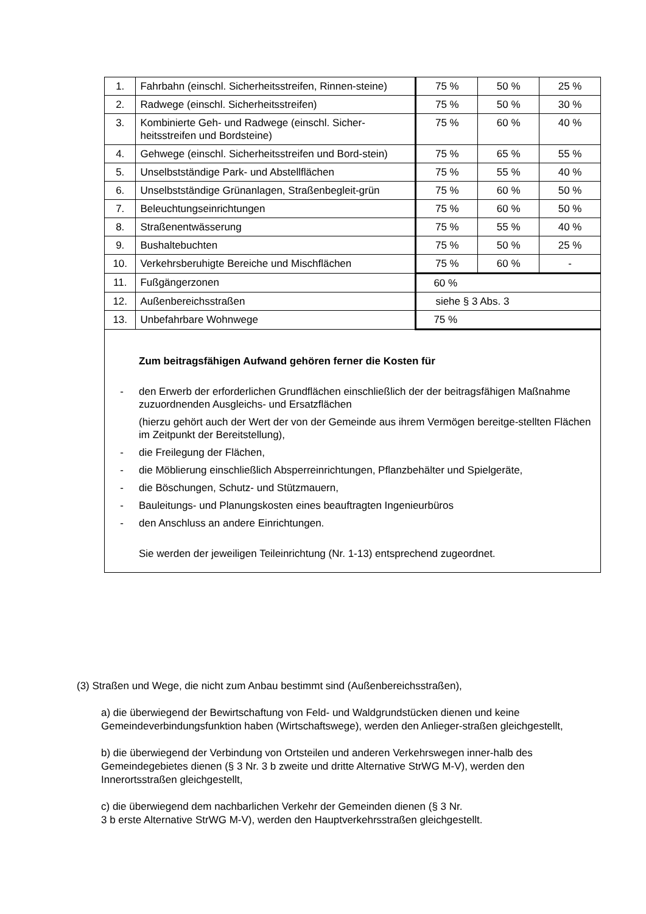| 1. | Fahrbahn (einschl. Sicherheitsstreifen, Rinnen-steine) | 75 % | 50 % | 25 % |
| 2. | Radwege (einschl. Sicherheitsstreifen) | 75 % | 50 % | 30 % |
| 3. | Kombinierte Geh- und Radwege (einschl. Sicher-heitsstreifen und Bordsteine) | 75 % | 60 % | 40 % |
| 4. | Gehwege (einschl. Sicherheitsstreifen und Bord-stein) | 75 % | 65 % | 55 % |
| 5. | Unselbstständige Park- und Abstellflächen | 75 % | 55 % | 40 % |
| 6. | Unselbstständige Grünanlagen, Straßenbegleit-grün | 75 % | 60 % | 50 % |
| 7. | Beleuchtungseinrichtungen | 75 % | 60 % | 50 % |
| 8. | Straßenentwässerung | 75 % | 55 % | 40 % |
| 9. | Bushaltebuchten | 75 % | 50 % | 25 % |
| 10. | Verkehrsberuhigte Bereiche und Mischflächen | 75 % | 60 % | - |
| 11. | Fußgängerzonen | 60 % | | |
| 12. | Außenbereichsstraßen | siehe § 3 Abs. 3 | | |
| 13. | Unbefahrbare Wohnwege | 75 % | | |
| Zum beitragsfähigen Aufwand gehören ferner die Kosten für - den Erwerb der erforderlichen Grundflächen einschließlich der der beitragsfähigen Maßnahme zuzuordnenden Ausgleichs- und Ersatzflächen (hierzu gehört auch der Wert der von der Gemeinde aus ihrem Vermögen bereitge-stellten Flächen im Zeitpunkt der Bereitstellung), - die Freilegung der Flächen, - die Möblierung einschließlich Absperreinrichtungen, Pflanzbehälter und Spielgeräte, - die Böschungen, Schutz- und Stützmauern, - Bauleitungs- und Planungskosten eines beauftragten Ingenieurbüros - den Anschluss an andere Einrichtungen. Sie werden der jeweiligen Teileinrichtung (Nr. 1-13) entsprechend zugeordnet. | | | | |
(3) Straßen und Wege, die nicht zum Anbau bestimmt sind (Außenbereichsstraßen),
a) die überwiegend der Bewirtschaftung von Feld- und Waldgrundstücken dienen und keine Gemeindeverbindungsfunktion haben (Wirtschaftswege), werden den Anlieger-straßen gleichgestellt,
b) die überwiegend der Verbindung von Ortsteilen und anderen Verkehrswegen inner-halb des Gemeindegebietes dienen (§ 3 Nr. 3 b zweite und dritte Alternative StrWG M-V), werden den Innerortsstraßen gleichgestellt,
c) die überwiegend dem nachbarlichen Verkehr der Gemeinden dienen (§ 3 Nr.
3 b erste Alternative StrWG M-V), werden den Hauptverkehrsstraßen gleichgestellt.